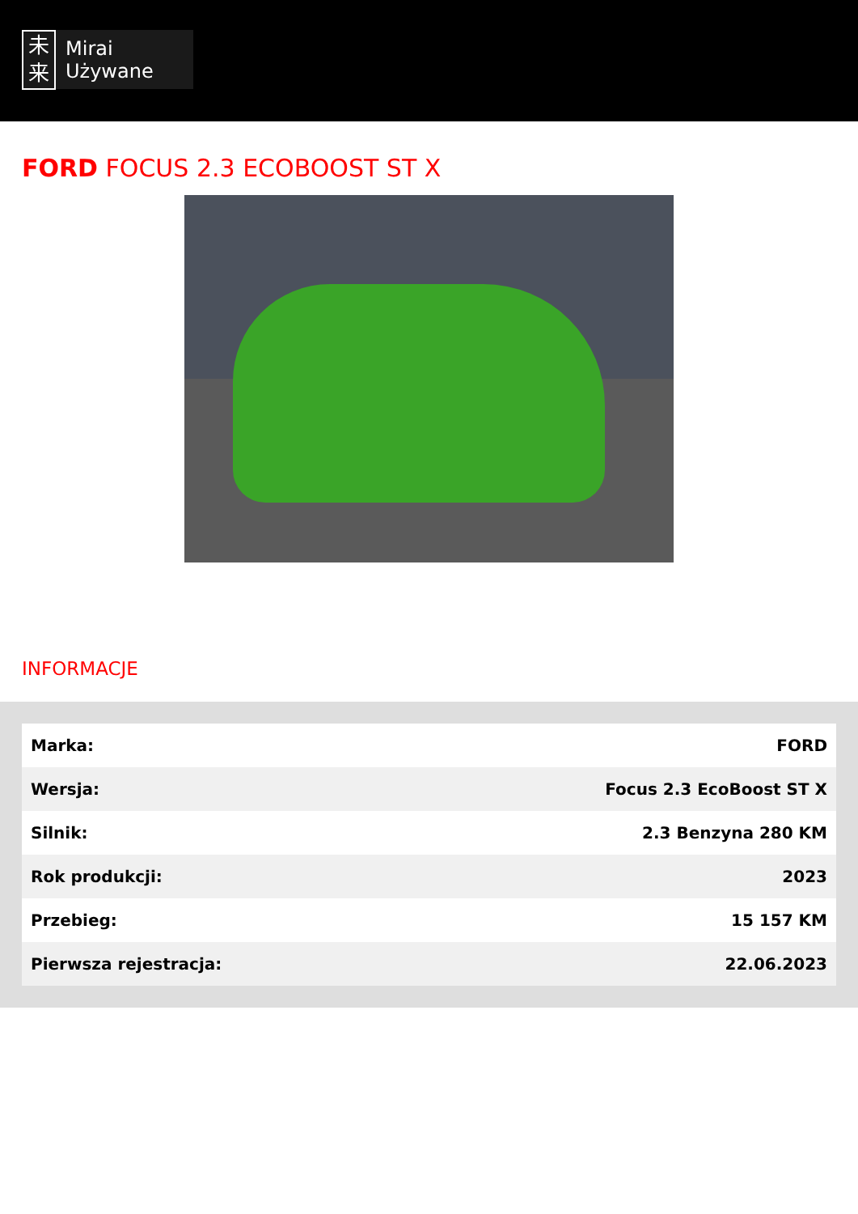未
来
Mirai
Używane
FORD FOCUS 2.3 ECOBOOST ST X
INFORMACJE
| Marka: | FORD |
| Wersja: | Focus 2.3 EcoBoost ST X |
| Silnik: | 2.3 Benzyna 280 KM |
| Rok produkcji: | 2023 |
| Przebieg: | 15 157 KM |
| Pierwsza rejestracja: | 22.06.2023 |